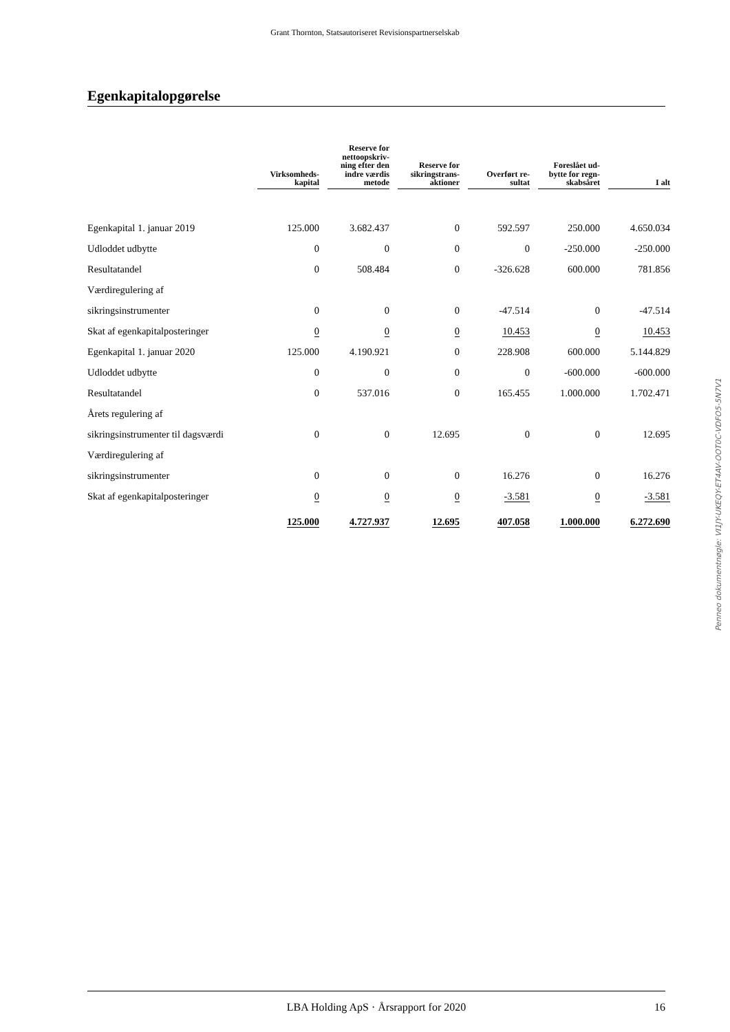Grant Thornton, Statsautoriseret Revisionspartnerselskab
Egenkapitalopgørelse
| | Virksomheds- kapital | Reserve for nettoopskriv- ning efter den indre værdis metode | Reserve for sikringstrans- aktioner | Overført re- sultat | Foreslået ud- bytte for regn- skabsåret | I alt |
| --- | --- | --- | --- | --- | --- | --- |
| Egenkapital 1. januar 2019 | 125.000 | 3.682.437 | 0 | 592.597 | 250.000 | 4.650.034 |
| Udloddet udbytte | 0 | 0 | 0 | 0 | -250.000 | -250.000 |
| Resultatandel | 0 | 508.484 | 0 | -326.628 | 600.000 | 781.856 |
| Værdiregulering af | | | | | | |
| sikringsinstrumenter | 0 | 0 | 0 | -47.514 | 0 | -47.514 |
| Skat af egenkapitalposteringer | 0 | 0 | 0 | 10.453 | 0 | 10.453 |
| Egenkapital 1. januar 2020 | 125.000 | 4.190.921 | 0 | 228.908 | 600.000 | 5.144.829 |
| Udloddet udbytte | 0 | 0 | 0 | 0 | -600.000 | -600.000 |
| Resultatandel | 0 | 537.016 | 0 | 165.455 | 1.000.000 | 1.702.471 |
| Årets regulering af | | | | | | |
| sikringsinstrumenter til dagsværdi | 0 | 0 | 12.695 | 0 | 0 | 12.695 |
| Værdiregulering af | | | | | | |
| sikringsinstrumenter | 0 | 0 | 0 | 16.276 | 0 | 16.276 |
| Skat af egenkapitalposteringer | 0 | 0 | 0 | -3.581 | 0 | -3.581 |
| | 125.000 | 4.727.937 | 12.695 | 407.058 | 1.000.000 | 6.272.690 |
Penneo dokumentnøgle: VI1JY-UKEQY-ET4AV-OOT0C-VDFO5-5N7V1
LBA Holding ApS · Årsrapport for 2020 16